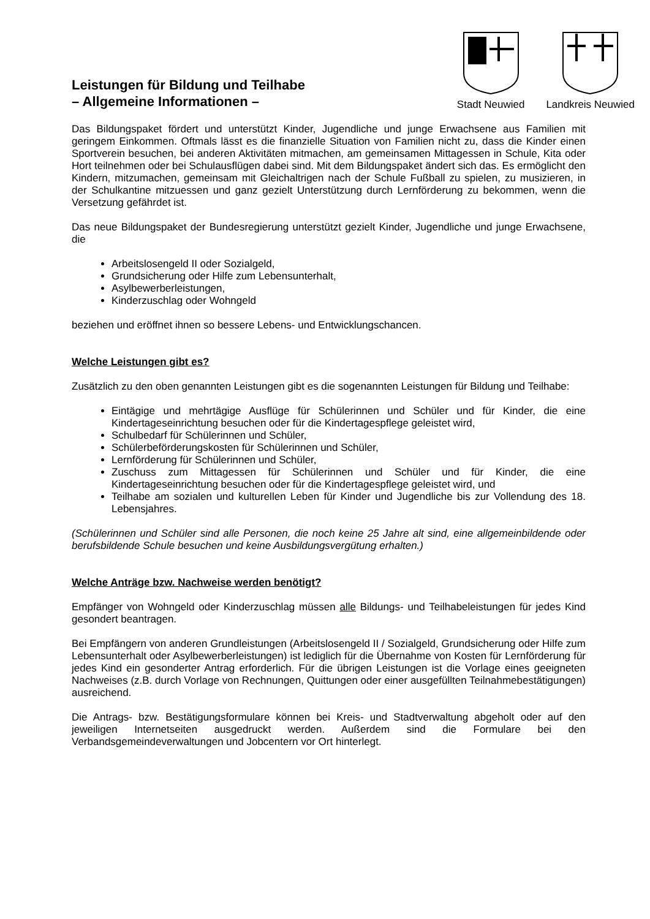Leistungen für Bildung und Teilhabe
– Allgemeine Informationen –
Stadt Neuwied Landkreis Neuwied
Das Bildungspaket fördert und unterstützt Kinder, Jugendliche und junge Erwachsene aus Familien mit geringem Einkommen. Oftmals lässt es die finanzielle Situation von Familien nicht zu, dass die Kinder einen Sportverein besuchen, bei anderen Aktivitäten mitmachen, am gemeinsamen Mittagessen in Schule, Kita oder Hort teilnehmen oder bei Schulausflügen dabei sind. Mit dem Bildungspaket ändert sich das. Es ermöglicht den Kindern, mitzumachen, gemeinsam mit Gleichaltrigen nach der Schule Fußball zu spielen, zu musizieren, in der Schulkantine mitzuessen und ganz gezielt Unterstützung durch Lernförderung zu bekommen, wenn die Versetzung gefährdet ist.
Das neue Bildungspaket der Bundesregierung unterstützt gezielt Kinder, Jugendliche und junge Erwachsene, die
Arbeitslosengeld II oder Sozialgeld,
Grundsicherung oder Hilfe zum Lebensunterhalt,
Asylbewerberleistungen,
Kinderzuschlag oder Wohngeld
beziehen und eröffnet ihnen so bessere Lebens- und Entwicklungschancen.
Welche Leistungen gibt es?
Zusätzlich zu den oben genannten Leistungen gibt es die sogenannten Leistungen für Bildung und Teilhabe:
Eintägige und mehrtägige Ausflüge für Schülerinnen und Schüler und für Kinder, die eine Kindertageseinrichtung besuchen oder für die Kindertagespflege geleistet wird,
Schulbedarf für Schülerinnen und Schüler,
Schülerbeförderungskosten für Schülerinnen und Schüler,
Lernförderung für Schülerinnen und Schüler,
Zuschuss zum Mittagessen für Schülerinnen und Schüler und für Kinder, die eine Kindertageseinrichtung besuchen oder für die Kindertagespflege geleistet wird, und
Teilhabe am sozialen und kulturellen Leben für Kinder und Jugendliche bis zur Vollendung des 18. Lebensjahres.
(Schülerinnen und Schüler sind alle Personen, die noch keine 25 Jahre alt sind, eine allgemeinbildende oder berufsbildende Schule besuchen und keine Ausbildungsvergütung erhalten.)
Welche Anträge bzw. Nachweise werden benötigt?
Empfänger von Wohngeld oder Kinderzuschlag müssen alle Bildungs- und Teilhabeleistungen für jedes Kind gesondert beantragen.
Bei Empfängern von anderen Grundleistungen (Arbeitslosengeld II / Sozialgeld, Grundsicherung oder Hilfe zum Lebensunterhalt oder Asylbewerberleistungen) ist lediglich für die Übernahme von Kosten für Lernförderung für jedes Kind ein gesonderter Antrag erforderlich. Für die übrigen Leistungen ist die Vorlage eines geeigneten Nachweises (z.B. durch Vorlage von Rechnungen, Quittungen oder einer ausgefüllten Teilnahmebestätigungen) ausreichend.
Die Antrags- bzw. Bestätigungsformulare können bei Kreis- und Stadtverwaltung abgeholt oder auf den jeweiligen Internetseiten ausgedruckt werden. Außerdem sind die Formulare bei den Verbandsgemeindeverwaltungen und Jobcentern vor Ort hinterlegt.